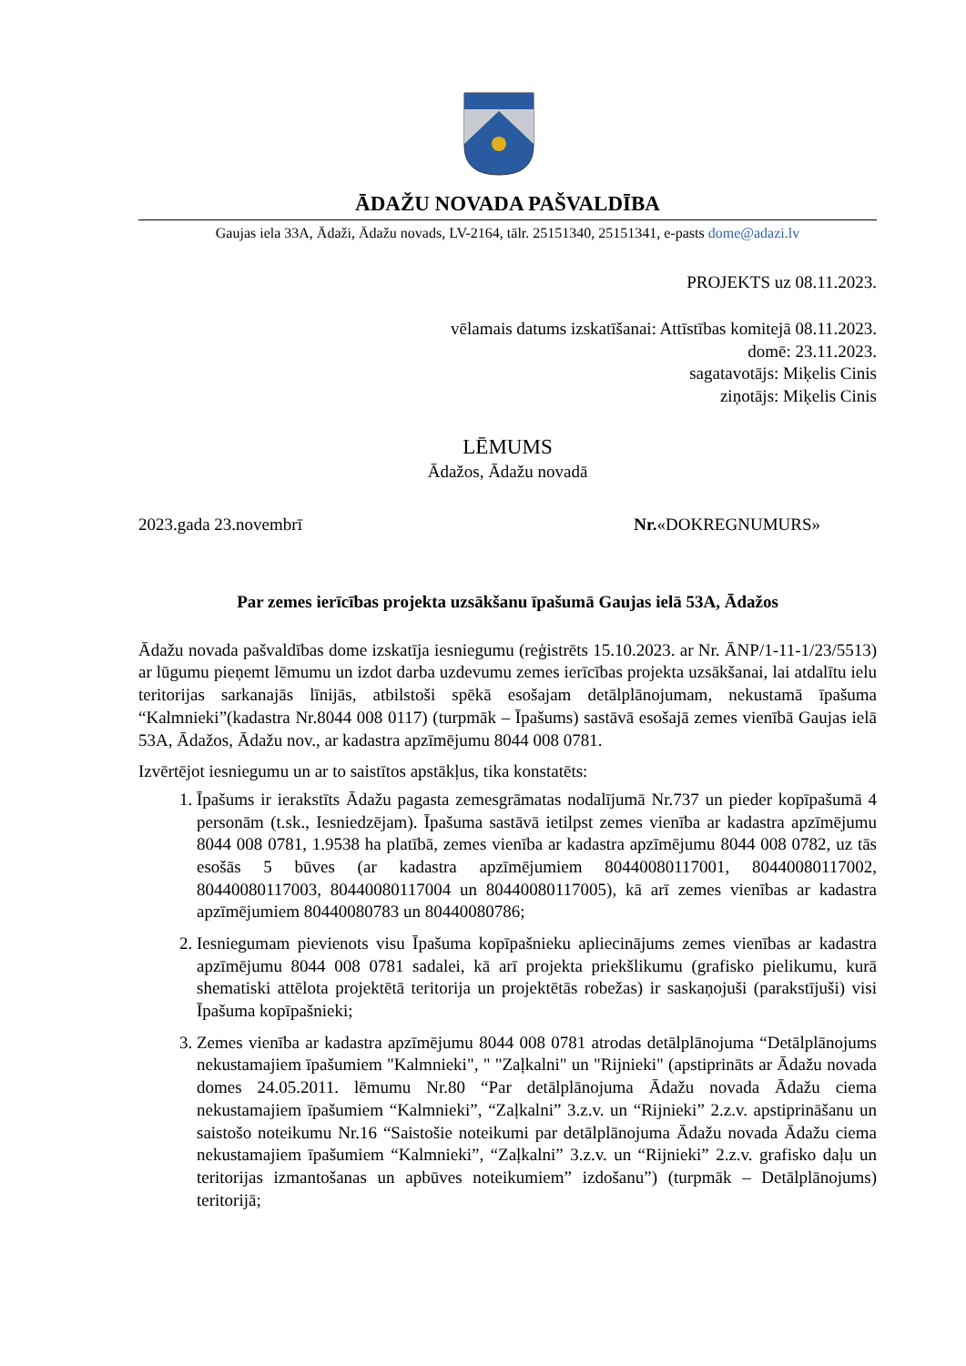ĀDAŽU NOVADA PAŠVALDĪBA
Gaujas iela 33A, Ādaži, Ādažu novads, LV-2164, tālr. 25151340, 25151341, e-pasts dome@adazi.lv
PROJEKTS uz 08.11.2023.
vēlamais datums izskatīšanai: Attīstības komitejā 08.11.2023.
domē: 23.11.2023.
sagatavotājs: Miķelis Cinis
ziņotājs: Miķelis Cinis
LĒMUMS
Ādažos, Ādažu novadā
2023.gada 23.novembrī Nr.«DOKREGNUMURS»
Par zemes ierīcības projekta uzsākšanu īpašumā Gaujas ielā 53A, Ādažos
Ādažu novada pašvaldības dome izskatīja iesniegumu (reģistrēts 15.10.2023. ar Nr. ĀNP/1-11-1/23/5513) ar lūgumu pieņemt lēmumu un izdot darba uzdevumu zemes ierīcības projekta uzsākšanai, lai atdalītu ielu teritorijas sarkanajās līnijās, atbilstoši spēkā esošajam detālplānojumam, nekustamā īpašuma “Kalmnieki”(kadastra Nr.8044 008 0117) (turpmāk – Īpašums) sastāvā esošajā zemes vienībā Gaujas ielā 53A, Ādažos, Ādažu nov., ar kadastra apzīmējumu 8044 008 0781.
Izvērtējot iesniegumu un ar to saistītos apstākļus, tika konstatēts:
1. Īpašums ir ierakstīts Ādažu pagasta zemesgrāmatas nodalījumā Nr.737 un pieder kopīpašumā 4 personām (t.sk., Iesniedzējam). Īpašuma sastāvā ietilpst zemes vienība ar kadastra apzīmējumu 8044 008 0781, 1.9538 ha platībā, zemes vienība ar kadastra apzīmējumu 8044 008 0782, uz tās esošās 5 būves (ar kadastra apzīmējumiem 80440080117001, 80440080117002, 80440080117003, 80440080117004 un 80440080117005), kā arī zemes vienības ar kadastra apzīmējumiem 80440080783 un 80440080786;
2. Iesniegumam pievienots visu Īpašuma kopīpašnieku apliecinājums zemes vienības ar kadastra apzīmējumu 8044 008 0781 sadalei, kā arī projekta priekšlikumu (grafisko pielikumu, kurā shematiski attēlota projektētā teritorija un projektētās robežas) ir saskaņojuši (parakstījuši) visi Īpašuma kopīpašnieki;
3. Zemes vienība ar kadastra apzīmējumu 8044 008 0781 atrodas detālplānojuma “Detālplānojums nekustamajiem īpašumiem "Kalmnieki", " "Zaļkalni" un "Rijnieki" (apstiprināts ar Ādažu novada domes 24.05.2011. lēmumu Nr.80 “Par detālplānojuma Ādažu novada Ādažu ciema nekustamajiem īpašumiem “Kalmnieki”, “Zaļkalni” 3.z.v. un “Rijnieki” 2.z.v. apstiprināšanu un saistošo noteikumu Nr.16 “Saistošie noteikumi par detālplānojuma Ādažu novada Ādažu ciema nekustamajiem īpašumiem “Kalmnieki”, “Zaļkalni” 3.z.v. un “Rijnieki” 2.z.v. grafisko daļu un teritorijas izmantošanas un apbūves noteikumiem” izdošanu”) (turpmāk – Detālplānojums) teritorijā;